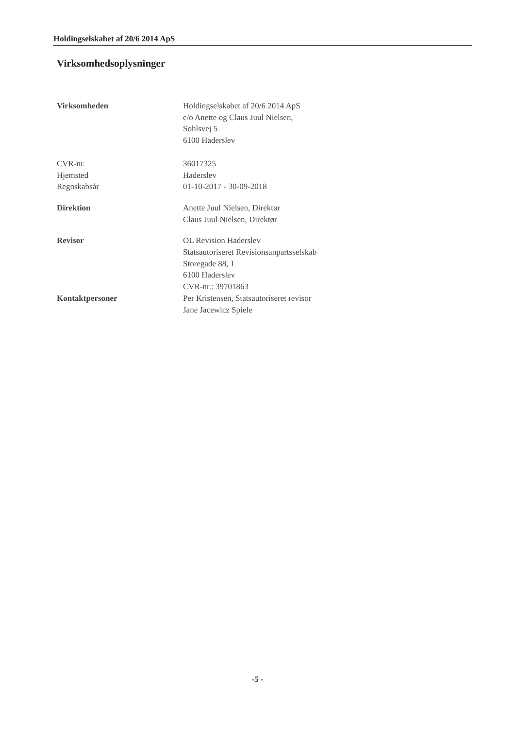Holdingselskabet af 20/6 2014 ApS
Virksomhedsoplysninger
| Virksomheden | Holdingselskabet af 20/6 2014 ApS c/o Anette og Claus Juul Nielsen, Sohlsvej 5 6100 Haderslev |
| CVR-nr. | 36017325 |
| Hjemsted | Haderslev |
| Regnskabsår | 01-10-2017 - 30-09-2018 |
| Direktion | Anette Juul Nielsen, Direktør Claus Juul Nielsen, Direktør |
| Revisor | OL Revision Haderslev Statsautoriseret Revisionsanpartsselskab Storegade 88, 1 6100 Haderslev CVR-nr.: 39701863 |
| Kontaktpersoner | Per Kristensen, Statsautoriseret revisor Jane Jacewicz Spiele |
-5 -